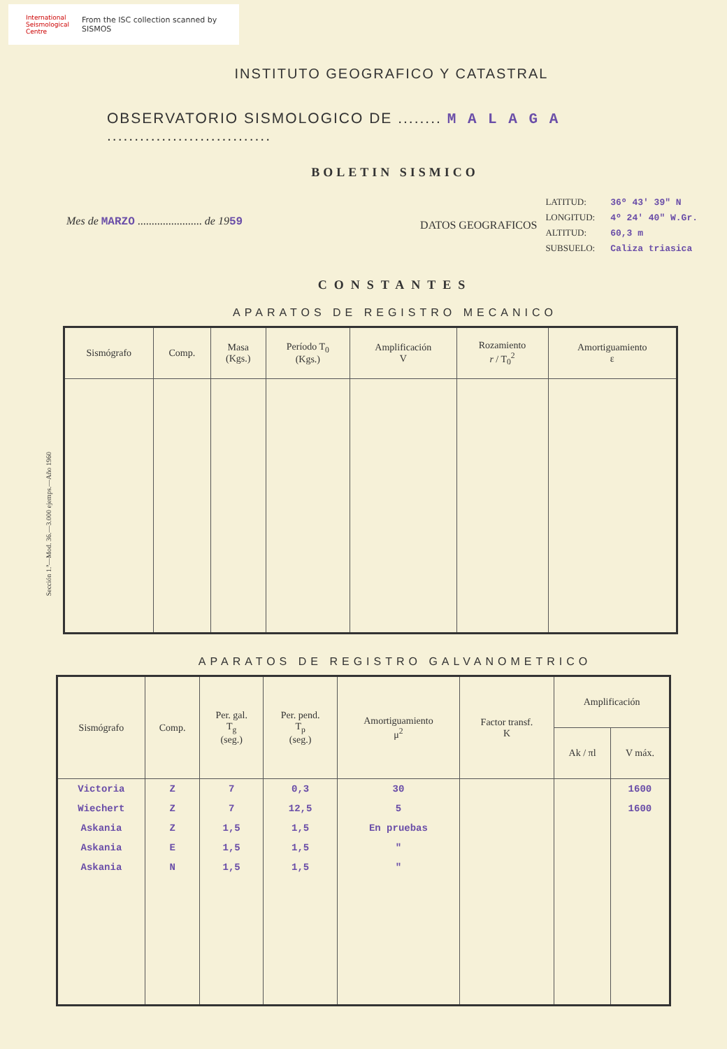International Seismological Centre From the ISC collection scanned by SISMOS
INSTITUTO GEOGRAFICO Y CATASTRAL
OBSERVATORIO SISMOLOGICO DE ........ M A L A G A ..............................
BOLETIN SISMICO
Mes de MARZO ....................... de 1959
DATOS GEOGRAFICOS
| LATITUD: | 36º 43' 39" N |
| LONGITUD: | 4º 24' 40" W.Gr. |
| ALTITUD: | 60,3 m |
| SUBSUELO: | Caliza triasica |
CONSTANTES
APARATOS DE REGISTRO MECANICO
| Sismógrafo | Comp. | Masa (Kgs.) | Período T<sub>0</sub> (Kgs.) | Amplificación V | Rozamiento r / T<sub>0</sub><sup>2</sup> | Amortiguamiento ε |
| --- | --- | --- | --- | --- | --- | --- |
APARATOS DE REGISTRO GALVANOMETRICO
| Sismógrafo | Comp. | Per. gal. T<sub>g</sub> (seg.) | Per. pend. T<sub>p</sub> (seg.) | Amortiguamiento μ<sup>2</sup> | Factor transf. K | Amplificación | |
| --- | --- | --- | --- | --- | --- | --- | --- |
| | | | | | | Ak / πl | V máx. |
| Victoria | Z | 7 | 0,3 | 30 | | | 1600 |
| Wiechert | Z | 7 | 12,5 | 5 | | | 1600 |
| Askania | Z | 1,5 | 1,5 | En pruebas | | | |
| Askania | E | 1,5 | 1,5 | " | | | |
| Askania | N | 1,5 | 1,5 | " | | | |
Sección 1.ª—Mod. 36.—3.000 ejemps.—Año 1960